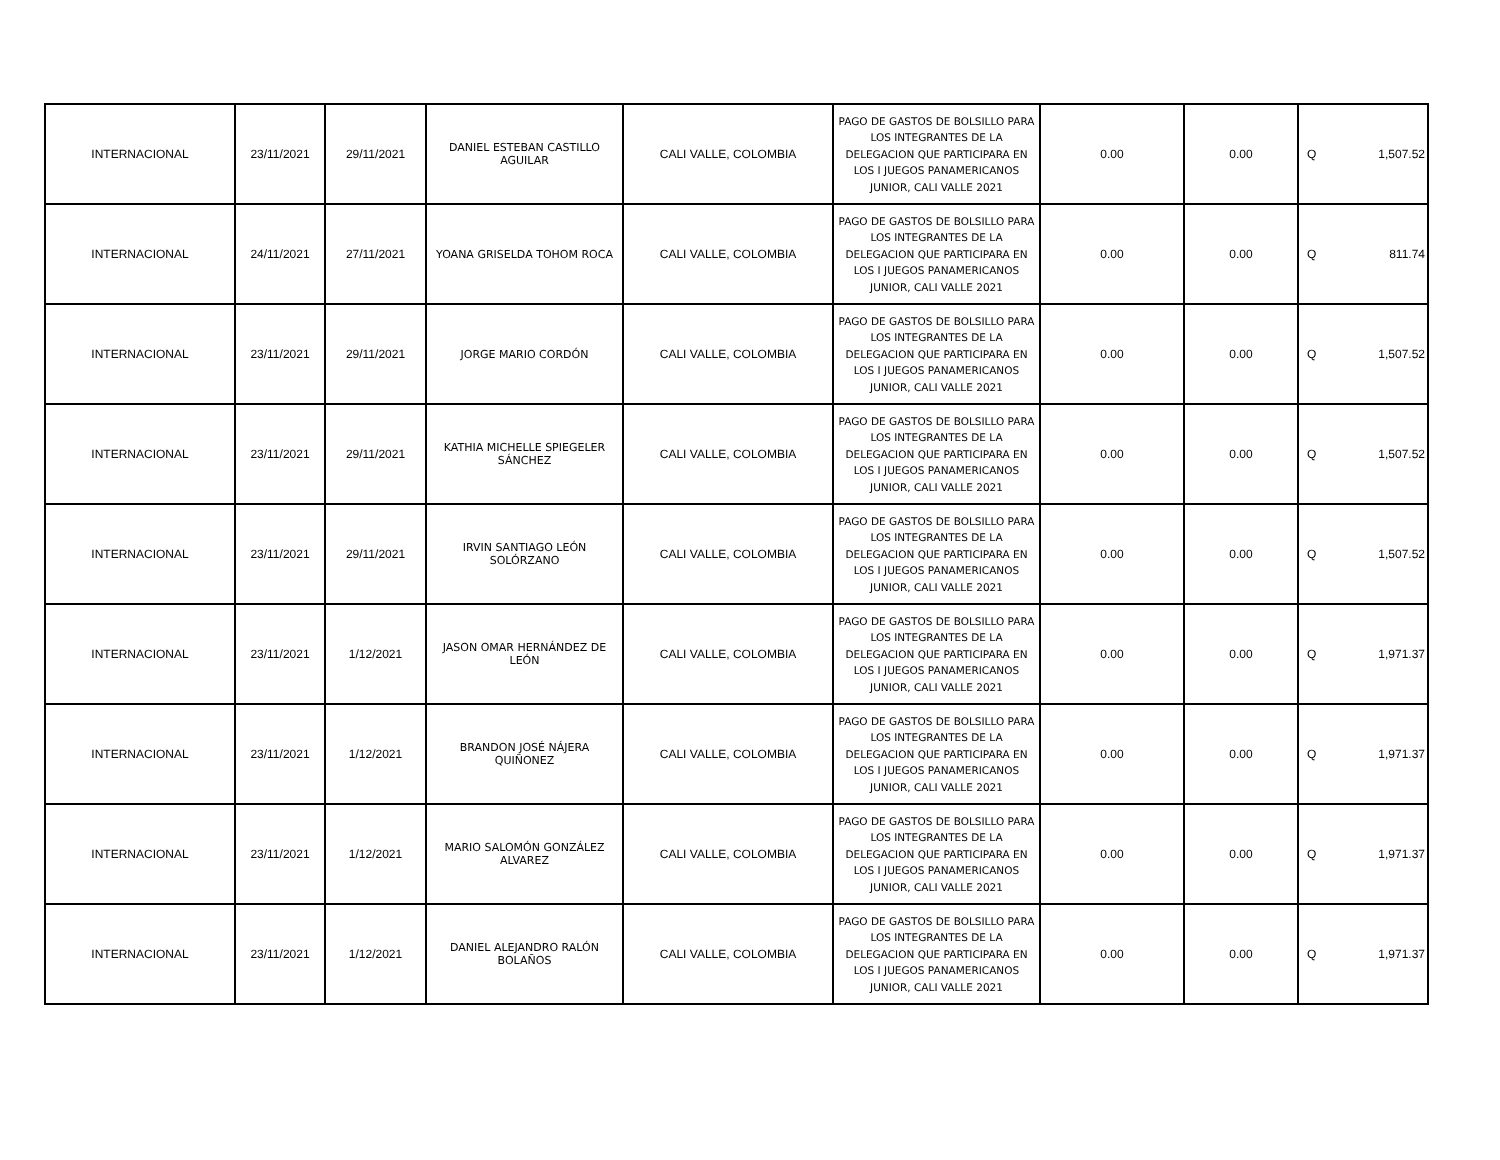| INTERNACIONAL | 23/11/2021 | 29/11/2021 | DANIEL ESTEBAN CASTILLO AGUILAR | CALI VALLE, COLOMBIA | PAGO DE GASTOS DE BOLSILLO PARA LOS INTEGRANTES DE LA DELEGACION QUE PARTICIPARA EN LOS I JUEGOS PANAMERICANOS JUNIOR, CALI VALLE 2021 | 0.00 | 0.00 | Q | 1,507.52 |
| INTERNACIONAL | 24/11/2021 | 27/11/2021 | YOANA GRISELDA TOHOM ROCA | CALI VALLE, COLOMBIA | PAGO DE GASTOS DE BOLSILLO PARA LOS INTEGRANTES DE LA DELEGACION QUE PARTICIPARA EN LOS I JUEGOS PANAMERICANOS JUNIOR, CALI VALLE 2021 | 0.00 | 0.00 | Q | 811.74 |
| INTERNACIONAL | 23/11/2021 | 29/11/2021 | JORGE MARIO CORDÓN | CALI VALLE, COLOMBIA | PAGO DE GASTOS DE BOLSILLO PARA LOS INTEGRANTES DE LA DELEGACION QUE PARTICIPARA EN LOS I JUEGOS PANAMERICANOS JUNIOR, CALI VALLE 2021 | 0.00 | 0.00 | Q | 1,507.52 |
| INTERNACIONAL | 23/11/2021 | 29/11/2021 | KATHIA MICHELLE SPIEGELER SÁNCHEZ | CALI VALLE, COLOMBIA | PAGO DE GASTOS DE BOLSILLO PARA LOS INTEGRANTES DE LA DELEGACION QUE PARTICIPARA EN LOS I JUEGOS PANAMERICANOS JUNIOR, CALI VALLE 2021 | 0.00 | 0.00 | Q | 1,507.52 |
| INTERNACIONAL | 23/11/2021 | 29/11/2021 | IRVIN SANTIAGO LEÓN SOLÓRZANO | CALI VALLE, COLOMBIA | PAGO DE GASTOS DE BOLSILLO PARA LOS INTEGRANTES DE LA DELEGACION QUE PARTICIPARA EN LOS I JUEGOS PANAMERICANOS JUNIOR, CALI VALLE 2021 | 0.00 | 0.00 | Q | 1,507.52 |
| INTERNACIONAL | 23/11/2021 | 1/12/2021 | JASON OMAR HERNÁNDEZ DE LEÓN | CALI VALLE, COLOMBIA | PAGO DE GASTOS DE BOLSILLO PARA LOS INTEGRANTES DE LA DELEGACION QUE PARTICIPARA EN LOS I JUEGOS PANAMERICANOS JUNIOR, CALI VALLE 2021 | 0.00 | 0.00 | Q | 1,971.37 |
| INTERNACIONAL | 23/11/2021 | 1/12/2021 | BRANDON JOSÉ NÁJERA QUIÑONEZ | CALI VALLE, COLOMBIA | PAGO DE GASTOS DE BOLSILLO PARA LOS INTEGRANTES DE LA DELEGACION QUE PARTICIPARA EN LOS I JUEGOS PANAMERICANOS JUNIOR, CALI VALLE 2021 | 0.00 | 0.00 | Q | 1,971.37 |
| INTERNACIONAL | 23/11/2021 | 1/12/2021 | MARIO SALOMÓN GONZÁLEZ ALVAREZ | CALI VALLE, COLOMBIA | PAGO DE GASTOS DE BOLSILLO PARA LOS INTEGRANTES DE LA DELEGACION QUE PARTICIPARA EN LOS I JUEGOS PANAMERICANOS JUNIOR, CALI VALLE 2021 | 0.00 | 0.00 | Q | 1,971.37 |
| INTERNACIONAL | 23/11/2021 | 1/12/2021 | DANIEL ALEJANDRO RALÓN BOLAÑOS | CALI VALLE, COLOMBIA | PAGO DE GASTOS DE BOLSILLO PARA LOS INTEGRANTES DE LA DELEGACION QUE PARTICIPARA EN LOS I JUEGOS PANAMERICANOS JUNIOR, CALI VALLE 2021 | 0.00 | 0.00 | Q | 1,971.37 |